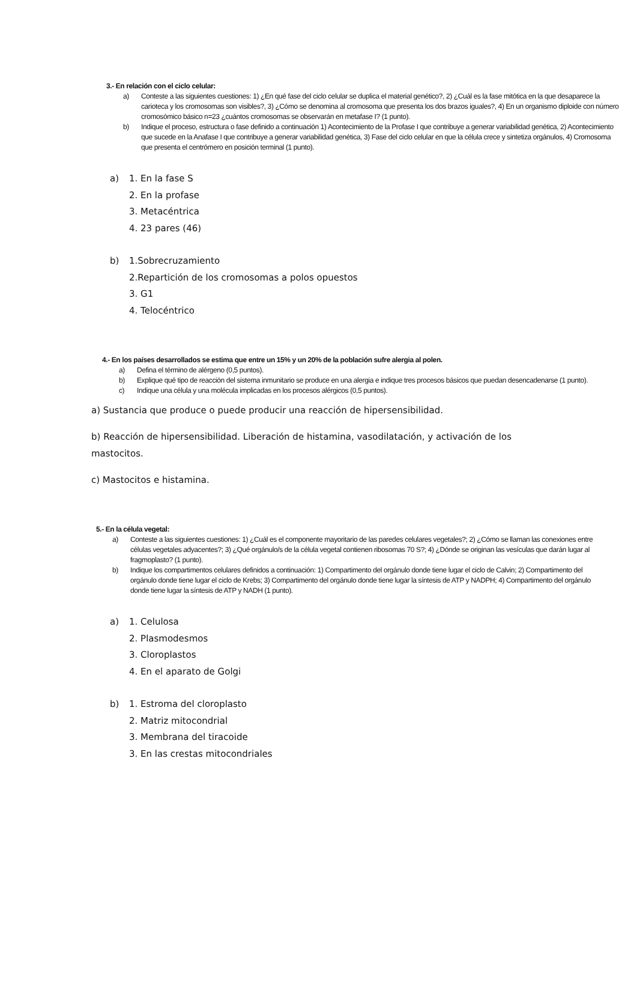3.- En relación con el ciclo celular:
a) Conteste a las siguientes cuestiones: 1) ¿En qué fase del ciclo celular se duplica el material genético?, 2) ¿Cuál es la fase mitótica en la que desaparece la carioteca y los cromosomas son visibles?, 3) ¿Cómo se denomina al cromosoma que presenta los dos brazos iguales?, 4) En un organismo diploide con número cromosómico básico n=23 ¿cuántos cromosomas se observarán en metafase I? (1 punto).
b) Indique el proceso, estructura o fase definido a continuación 1) Acontecimiento de la Profase I que contribuye a generar variabilidad genética, 2) Acontecimiento que sucede en la Anafase I que contribuye a generar variabilidad genética, 3) Fase del ciclo celular en que la célula crece y sintetiza orgánulos, 4) Cromosoma que presenta el centrómero en posición terminal (1 punto).
a) 1. En la fase S
2. En la profase
3. Metacéntrica
4. 23 pares (46)
b) 1.Sobrecruzamiento
2.Repartición de los cromosomas a polos opuestos
3. G1
4. Telocéntrico
4.- En los países desarrollados se estima que entre un 15% y un 20% de la población sufre alergia al polen.
a) Defina el término de alérgeno (0,5 puntos).
b) Explique qué tipo de reacción del sistema inmunitario se produce en una alergia e indique tres procesos básicos que puedan desencadenarse (1 punto).
c) Indique una célula y una molécula implicadas en los procesos alérgicos (0,5 puntos).
a) Sustancia que produce o puede producir una reacción de hipersensibilidad.
b) Reacción de hipersensibilidad. Liberación de histamina, vasodilatación, y activación de los mastocitos.
c) Mastocitos e histamina.
5.- En la célula vegetal:
a) Conteste a las siguientes cuestiones: 1) ¿Cuál es el componente mayoritario de las paredes celulares vegetales?; 2) ¿Cómo se llaman las conexiones entre células vegetales adyacentes?; 3) ¿Qué orgánulo/s de la célula vegetal contienen ribosomas 70 S?; 4) ¿Dónde se originan las vesículas que darán lugar al fragmoplasto? (1 punto).
b) Indique los compartimentos celulares definidos a continuación: 1) Compartimento del orgánulo donde tiene lugar el ciclo de Calvin; 2) Compartimento del orgánulo donde tiene lugar el ciclo de Krebs; 3) Compartimento del orgánulo donde tiene lugar la síntesis de ATP y NADPH; 4) Compartimento del orgánulo donde tiene lugar la síntesis de ATP y NADH (1 punto).
a) 1. Celulosa
2. Plasmodesmos
3. Cloroplastos
4. En el aparato de Golgi
b) 1. Estroma del cloroplasto
2. Matriz mitocondrial
3. Membrana del tiracoide
3. En las crestas mitocondriales